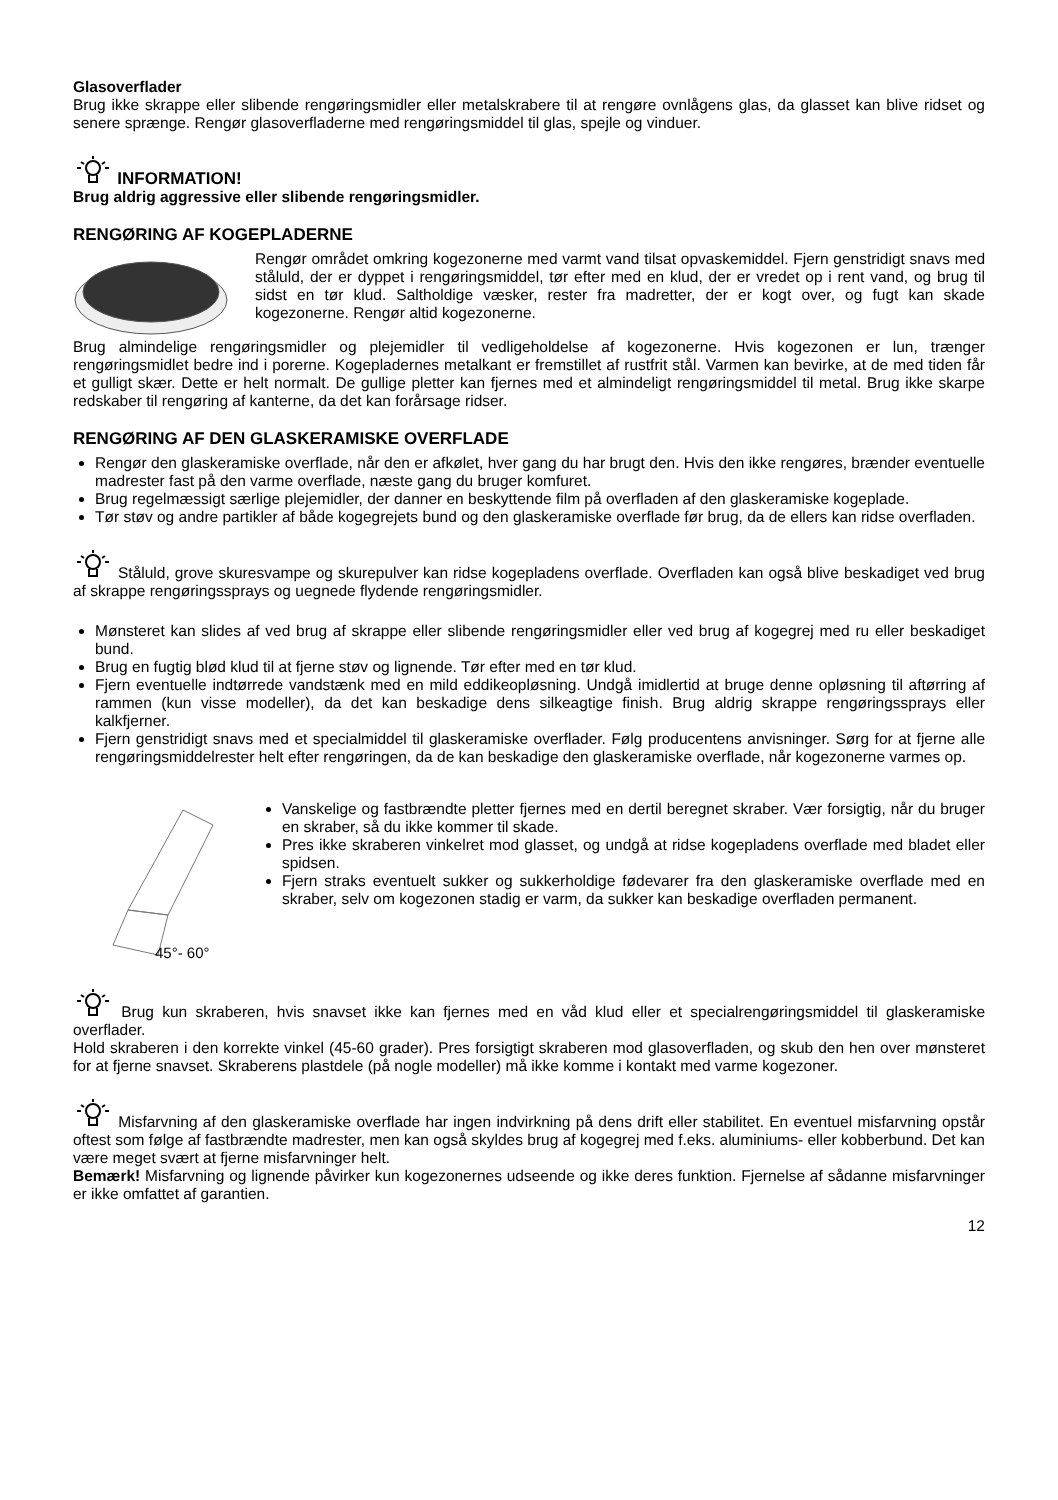Glasoverflader
Brug ikke skrappe eller slibende rengøringsmidler eller metalskrabere til at rengøre ovnlågens glas, da glasset kan blive ridset og senere sprænge. Rengør glasoverfladerne med rengøringsmiddel til glas, spejle og vinduer.
INFORMATION!
Brug aldrig aggressive eller slibende rengøringsmidler.
RENGØRING AF KOGEPLADERNE
Rengør området omkring kogezonerne med varmt vand tilsat opvaskemiddel. Fjern genstridigt snavs med ståluld, der er dyppet i rengøringsmiddel, tør efter med en klud, der er vredet op i rent vand, og brug til sidst en tør klud. Saltholdige væsker, rester fra madretter, der er kogt over, og fugt kan skade kogezonerne. Rengør altid kogezonerne.
Brug almindelige rengøringsmidler og plejemidler til vedligeholdelse af kogezonerne. Hvis kogezonen er lun, trænger rengøringsmidlet bedre ind i porerne. Kogepladernes metalkant er fremstillet af rustfrit stål. Varmen kan bevirke, at de med tiden får et gulligt skær. Dette er helt normalt. De gullige pletter kan fjernes med et almindeligt rengøringsmiddel til metal. Brug ikke skarpe redskaber til rengøring af kanterne, da det kan forårsage ridser.
RENGØRING AF DEN GLASKERAMISKE OVERFLADE
Rengør den glaskeramiske overflade, når den er afkølet, hver gang du har brugt den. Hvis den ikke rengøres, brænder eventuelle madrester fast på den varme overflade, næste gang du bruger komfuret.
Brug regelmæssigt særlige plejemidler, der danner en beskyttende film på overfladen af den glaskeramiske kogeplade.
Tør støv og andre partikler af både kogegrejets bund og den glaskeramiske overflade før brug, da de ellers kan ridse overfladen.
Ståluld, grove skuresvampe og skurepulver kan ridse kogepladens overflade. Overfladen kan også blive beskadiget ved brug af skrappe rengøringssprays og uegnede flydende rengøringsmidler.
Mønsteret kan slides af ved brug af skrappe eller slibende rengøringsmidler eller ved brug af kogegrej med ru eller beskadiget bund.
Brug en fugtig blød klud til at fjerne støv og lignende. Tør efter med en tør klud.
Fjern eventuelle indtørrede vandstænk med en mild eddikeopløsning. Undgå imidlertid at bruge denne opløsning til aftørring af rammen (kun visse modeller), da det kan beskadige dens silkeagtige finish. Brug aldrig skrappe rengøringssprays eller kalkfjerner.
Fjern genstridigt snavs med et specialmiddel til glaskeramiske overflader. Følg producentens anvisninger. Sørg for at fjerne alle rengøringsmiddelrester helt efter rengøringen, da de kan beskadige den glaskeramiske overflade, når kogezonerne varmes op.
45°- 60°
Vanskelige og fastbrændte pletter fjernes med en dertil beregnet skraber. Vær forsigtig, når du bruger en skraber, så du ikke kommer til skade.
Pres ikke skraberen vinkelret mod glasset, og undgå at ridse kogepladens overflade med bladet eller spidsen.
Fjern straks eventuelt sukker og sukkerholdige fødevarer fra den glaskeramiske overflade med en skraber, selv om kogezonen stadig er varm, da sukker kan beskadige overfladen permanent.
Brug kun skraberen, hvis snavset ikke kan fjernes med en våd klud eller et specialrengøringsmiddel til glaskeramiske overflader.
Hold skraberen i den korrekte vinkel (45-60 grader). Pres forsigtigt skraberen mod glasoverfladen, og skub den hen over mønsteret for at fjerne snavset. Skraberens plastdele (på nogle modeller) må ikke komme i kontakt med varme kogezoner.
Misfarvning af den glaskeramiske overflade har ingen indvirkning på dens drift eller stabilitet. En eventuel misfarvning opstår oftest som følge af fastbrændte madrester, men kan også skyldes brug af kogegrej med f.eks. aluminiums- eller kobberbund. Det kan være meget svært at fjerne misfarvninger helt.
Bemærk! Misfarvning og lignende påvirker kun kogezonernes udseende og ikke deres funktion. Fjernelse af sådanne misfarvninger er ikke omfattet af garantien.
12